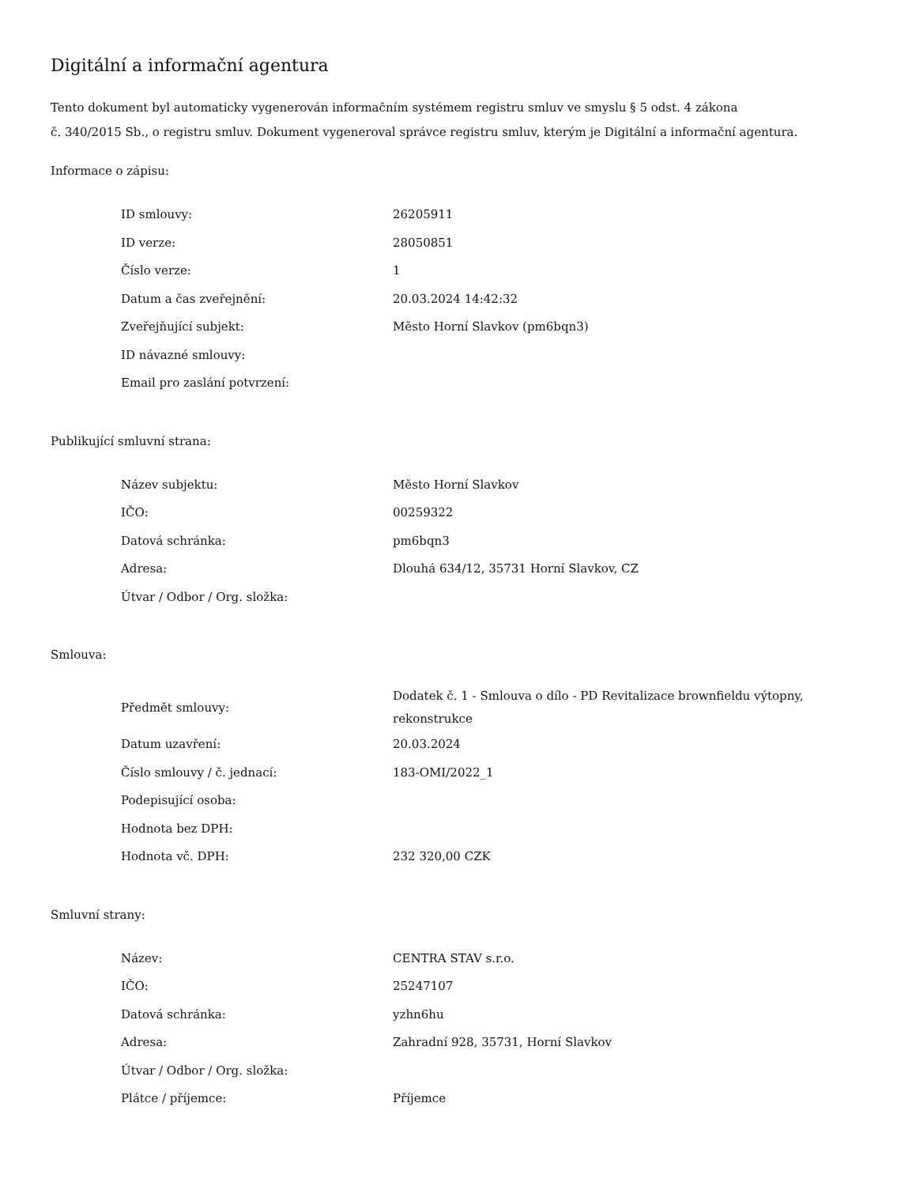Digitální a informační agentura
Tento dokument byl automaticky vygenerován informačním systémem registru smluv ve smyslu § 5 odst. 4 zákona
č. 340/2015 Sb., o registru smluv. Dokument vygeneroval správce registru smluv, kterým je Digitální a informační agentura.
Informace o zápisu:
| ID smlouvy: | 26205911 |
| ID verze: | 28050851 |
| Číslo verze: | 1 |
| Datum a čas zveřejnění: | 20.03.2024 14:42:32 |
| Zveřejňující subjekt: | Město Horní Slavkov (pm6bqn3) |
| ID návazné smlouvy: | |
| Email pro zaslání potvrzení: | |
Publikující smluvní strana:
| Název subjektu: | Město Horní Slavkov |
| IČO: | 00259322 |
| Datová schránka: | pm6bqn3 |
| Adresa: | Dlouhá 634/12, 35731 Horní Slavkov, CZ |
| Útvar / Odbor / Org. složka: | |
Smlouva:
| Předmět smlouvy: | Dodatek č. 1 - Smlouva o dílo - PD Revitalizace brownfieldu výtopny, rekonstrukce |
| Datum uzavření: | 20.03.2024 |
| Číslo smlouvy / č. jednací: | 183-OMI/2022_1 |
| Podepisující osoba: | |
| Hodnota bez DPH: | |
| Hodnota vč. DPH: | 232 320,00 CZK |
Smluvní strany:
| Název: | CENTRA STAV s.r.o. |
| IČO: | 25247107 |
| Datová schránka: | yzhn6hu |
| Adresa: | Zahradní 928, 35731, Horní Slavkov |
| Útvar / Odbor / Org. složka: | |
| Plátce / příjemce: | Příjemce |